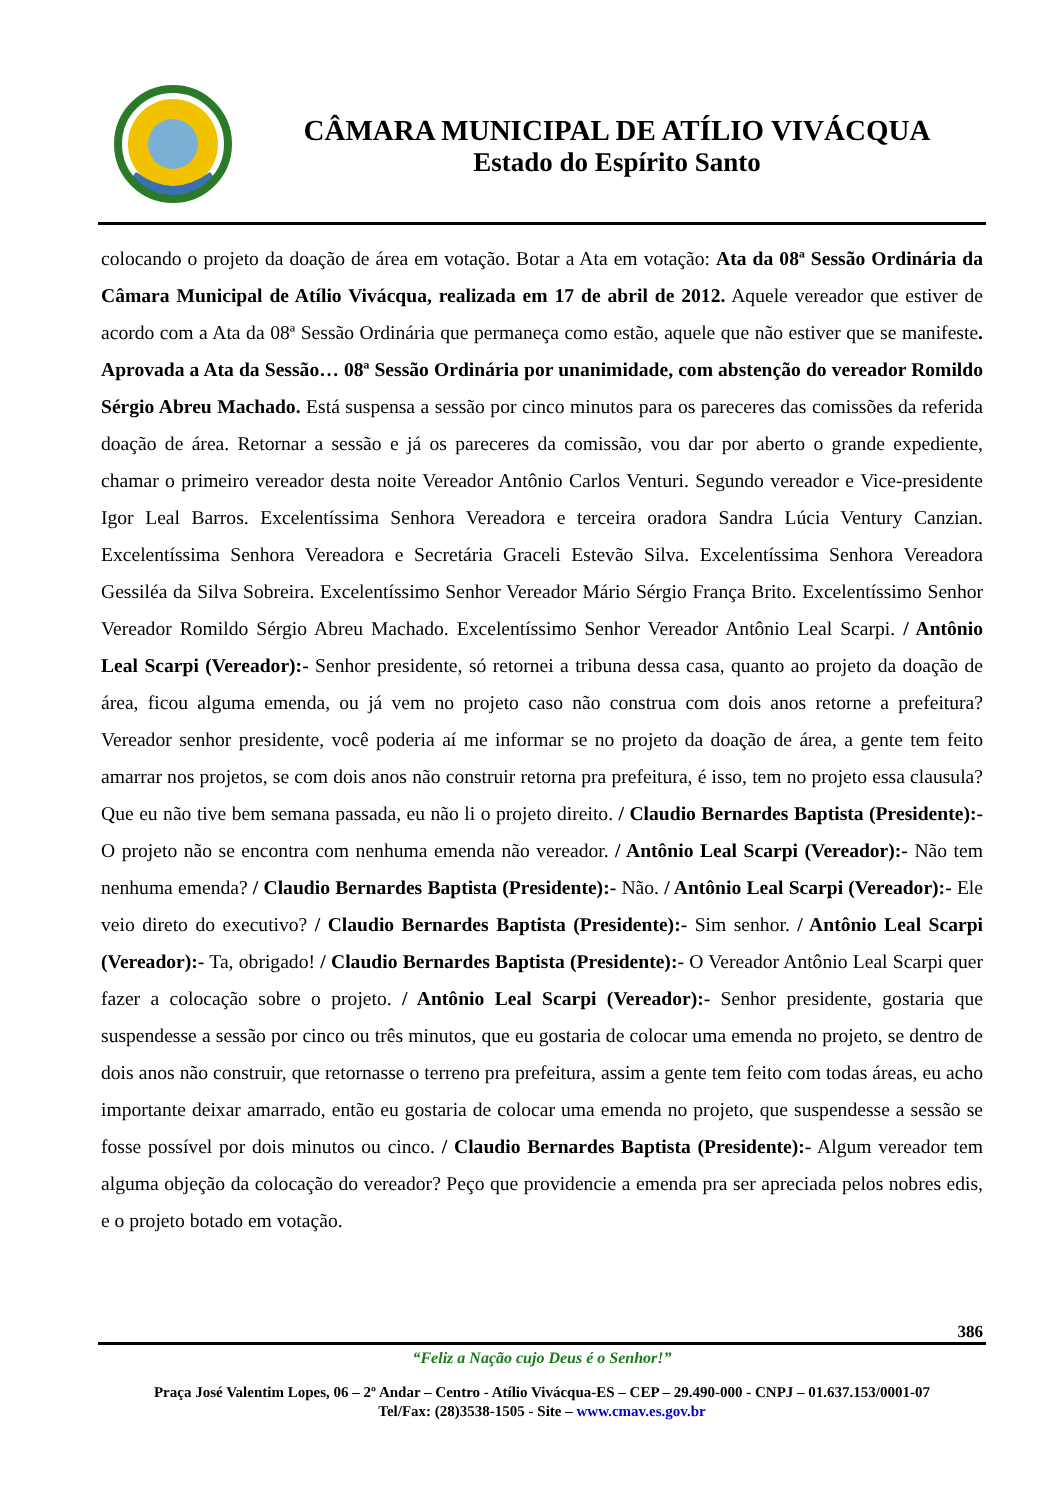CÂMARA MUNICIPAL DE ATÍLIO VIVÁCQUA
Estado do Espírito Santo
colocando o projeto da doação de área em votação. Botar a Ata em votação: Ata da 08ª Sessão Ordinária da Câmara Municipal de Atílio Vivácqua, realizada em 17 de abril de 2012. Aquele vereador que estiver de acordo com a Ata da 08ª Sessão Ordinária que permaneça como estão, aquele que não estiver que se manifeste. Aprovada a Ata da Sessão… 08ª Sessão Ordinária por unanimidade, com abstenção do vereador Romildo Sérgio Abreu Machado. Está suspensa a sessão por cinco minutos para os pareceres das comissões da referida doação de área. Retornar a sessão e já os pareceres da comissão, vou dar por aberto o grande expediente, chamar o primeiro vereador desta noite Vereador Antônio Carlos Venturi. Segundo vereador e Vice-presidente Igor Leal Barros. Excelentíssima Senhora Vereadora e terceira oradora Sandra Lúcia Ventury Canzian. Excelentíssima Senhora Vereadora e Secretária Graceli Estevão Silva. Excelentíssima Senhora Vereadora Gessiléa da Silva Sobreira. Excelentíssimo Senhor Vereador Mário Sérgio França Brito. Excelentíssimo Senhor Vereador Romildo Sérgio Abreu Machado. Excelentíssimo Senhor Vereador Antônio Leal Scarpi. / Antônio Leal Scarpi (Vereador):- Senhor presidente, só retornei a tribuna dessa casa, quanto ao projeto da doação de área, ficou alguma emenda, ou já vem no projeto caso não construa com dois anos retorne a prefeitura? Vereador senhor presidente, você poderia aí me informar se no projeto da doação de área, a gente tem feito amarrar nos projetos, se com dois anos não construir retorna pra prefeitura, é isso, tem no projeto essa clausula? Que eu não tive bem semana passada, eu não li o projeto direito. / Claudio Bernardes Baptista (Presidente):- O projeto não se encontra com nenhuma emenda não vereador. / Antônio Leal Scarpi (Vereador):- Não tem nenhuma emenda? / Claudio Bernardes Baptista (Presidente):- Não. / Antônio Leal Scarpi (Vereador):- Ele veio direto do executivo? / Claudio Bernardes Baptista (Presidente):- Sim senhor. / Antônio Leal Scarpi (Vereador):- Ta, obrigado! / Claudio Bernardes Baptista (Presidente):- O Vereador Antônio Leal Scarpi quer fazer a colocação sobre o projeto. / Antônio Leal Scarpi (Vereador):- Senhor presidente, gostaria que suspendesse a sessão por cinco ou três minutos, que eu gostaria de colocar uma emenda no projeto, se dentro de dois anos não construir, que retornasse o terreno pra prefeitura, assim a gente tem feito com todas áreas, eu acho importante deixar amarrado, então eu gostaria de colocar uma emenda no projeto, que suspendesse a sessão se fosse possível por dois minutos ou cinco. / Claudio Bernardes Baptista (Presidente):- Algum vereador tem alguma objeção da colocação do vereador? Peço que providencie a emenda pra ser apreciada pelos nobres edis, e o projeto botado em votação.
386
“Feliz a Nação cujo Deus é o Senhor!”
Praça José Valentim Lopes, 06 – 2º Andar – Centro - Atílio Vivácqua-ES – CEP – 29.490-000 - CNPJ – 01.637.153/0001-07
Tel/Fax: (28)3538-1505 - Site – www.cmav.es.gov.br